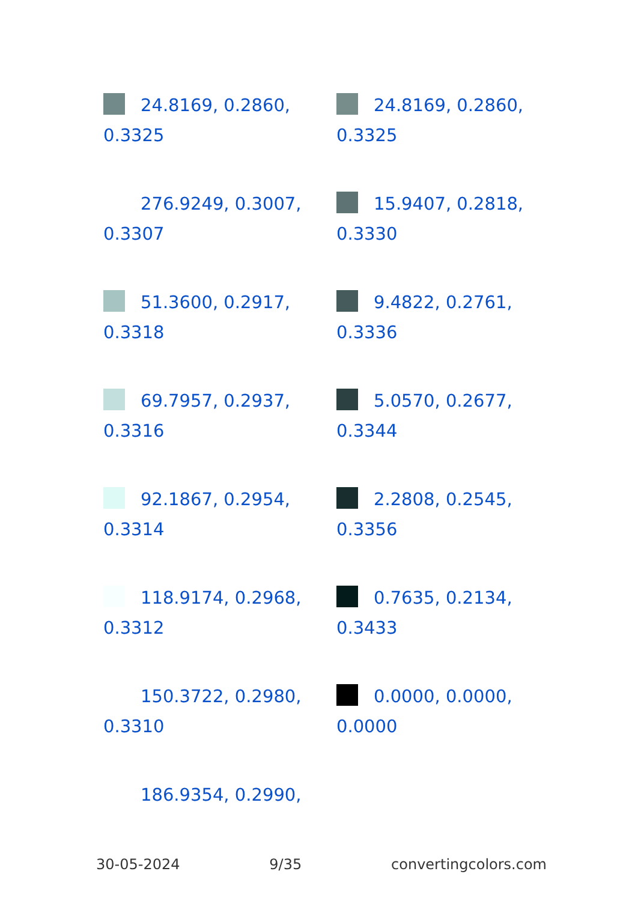24.8169, 0.2860, 0.3325
24.8169, 0.2860, 0.3325
276.9249, 0.3007, 0.3307
15.9407, 0.2818, 0.3330
51.3600, 0.2917, 0.3318
9.4822, 0.2761, 0.3336
69.7957, 0.2937, 0.3316
5.0570, 0.2677, 0.3344
92.1867, 0.2954, 0.3314
2.2808, 0.2545, 0.3356
118.9174, 0.2968, 0.3312
0.7635, 0.2134, 0.3433
150.3722, 0.2980, 0.3310
0.0000, 0.0000, 0.0000
186.9354, 0.2990,
30-05-2024 9/35 convertingcolors.com